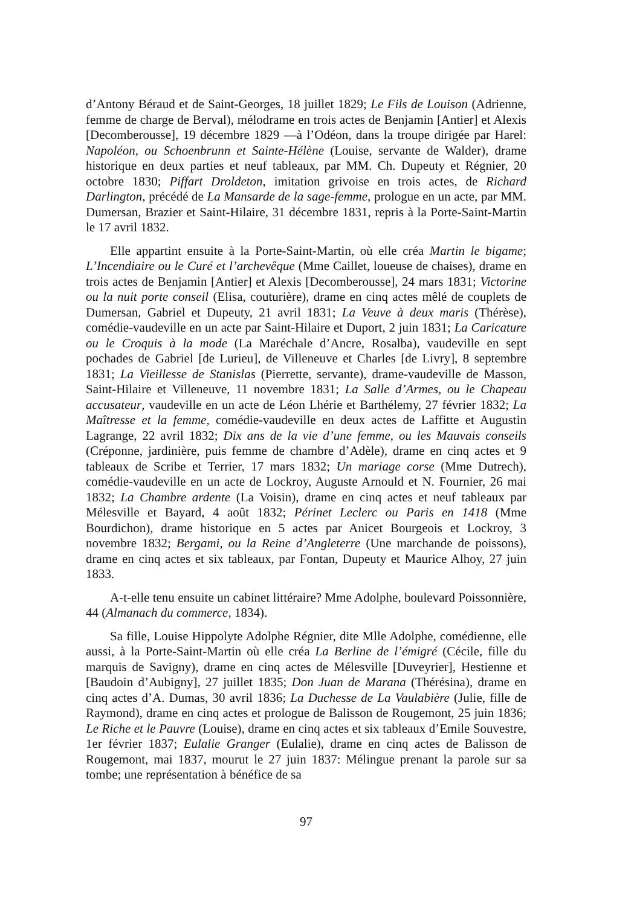d’Antony Béraud et de Saint-Georges, 18 juillet 1829; Le Fils de Louison (Adrienne, femme de charge de Berval), mélodrame en trois actes de Benjamin [Antier] et Alexis [Decomberousse], 19 décembre 1829 —à l’Odéon, dans la troupe dirigée par Harel: Napoléon, ou Schoenbrunn et Sainte-Hélène (Louise, servante de Walder), drame historique en deux parties et neuf tableaux, par MM. Ch. Dupeuty et Régnier, 20 octobre 1830; Piffart Droldeton, imitation grivoise en trois actes, de Richard Darlington, précédé de La Mansarde de la sage-femme, prologue en un acte, par MM. Dumersan, Brazier et Saint-Hilaire, 31 décembre 1831, repris à la Porte-Saint-Martin le 17 avril 1832.
Elle appartint ensuite à la Porte-Saint-Martin, où elle créa Martin le bigame; L’Incendiaire ou le Curé et l’archevêque (Mme Caillet, loueuse de chaises), drame en trois actes de Benjamin [Antier] et Alexis [Decomberousse], 24 mars 1831; Victorine ou la nuit porte conseil (Elisa, couturière), drame en cinq actes mêlé de couplets de Dumersan, Gabriel et Dupeuty, 21 avril 1831; La Veuve à deux maris (Thérèse), comédie-vaudeville en un acte par Saint-Hilaire et Duport, 2 juin 1831; La Caricature ou le Croquis à la mode (La Maréchale d’Ancre, Rosalba), vaudeville en sept pochades de Gabriel [de Lurieu], de Villeneuve et Charles [de Livry], 8 septembre 1831; La Vieillesse de Stanislas (Pierrette, servante), drame-vaudeville de Masson, Saint-Hilaire et Villeneuve, 11 novembre 1831; La Salle d’Armes, ou le Chapeau accusateur, vaudeville en un acte de Léon Lhérie et Barthélemy, 27 février 1832; La Maîtresse et la femme, comédie-vaudeville en deux actes de Laffitte et Augustin Lagrange, 22 avril 1832; Dix ans de la vie d’une femme, ou les Mauvais conseils (Créponne, jardinière, puis femme de chambre d’Adèle), drame en cinq actes et 9 tableaux de Scribe et Terrier, 17 mars 1832; Un mariage corse (Mme Dutrech), comédie-vaudeville en un acte de Lockroy, Auguste Arnould et N. Fournier, 26 mai 1832; La Chambre ardente (La Voisin), drame en cinq actes et neuf tableaux par Mélesville et Bayard, 4 août 1832; Périnet Leclerc ou Paris en 1418 (Mme Bourdichon), drame historique en 5 actes par Anicet Bourgeois et Lockroy, 3 novembre 1832; Bergami, ou la Reine d’Angleterre (Une marchande de poissons), drame en cinq actes et six tableaux, par Fontan, Dupeuty et Maurice Alhoy, 27 juin 1833.
A-t-elle tenu ensuite un cabinet littéraire? Mme Adolphe, boulevard Poissonnière, 44 (Almanach du commerce, 1834).
Sa fille, Louise Hippolyte Adolphe Régnier, dite Mlle Adolphe, comédienne, elle aussi, à la Porte-Saint-Martin où elle créa La Berline de l’émigré (Cécile, fille du marquis de Savigny), drame en cinq actes de Mélesville [Duveyrier], Hestienne et [Baudoin d’Aubigny], 27 juillet 1835; Don Juan de Marana (Thérésina), drame en cinq actes d’A. Dumas, 30 avril 1836; La Duchesse de La Vaulabière (Julie, fille de Raymond), drame en cinq actes et prologue de Balisson de Rougemont, 25 juin 1836; Le Riche et le Pauvre (Louise), drame en cinq actes et six tableaux d’Emile Souvestre, 1er février 1837; Eulalie Granger (Eulalie), drame en cinq actes de Balisson de Rougemont, mai 1837, mourut le 27 juin 1837: Mélingue prenant la parole sur sa tombe; une représentation à bénéfice de sa
97